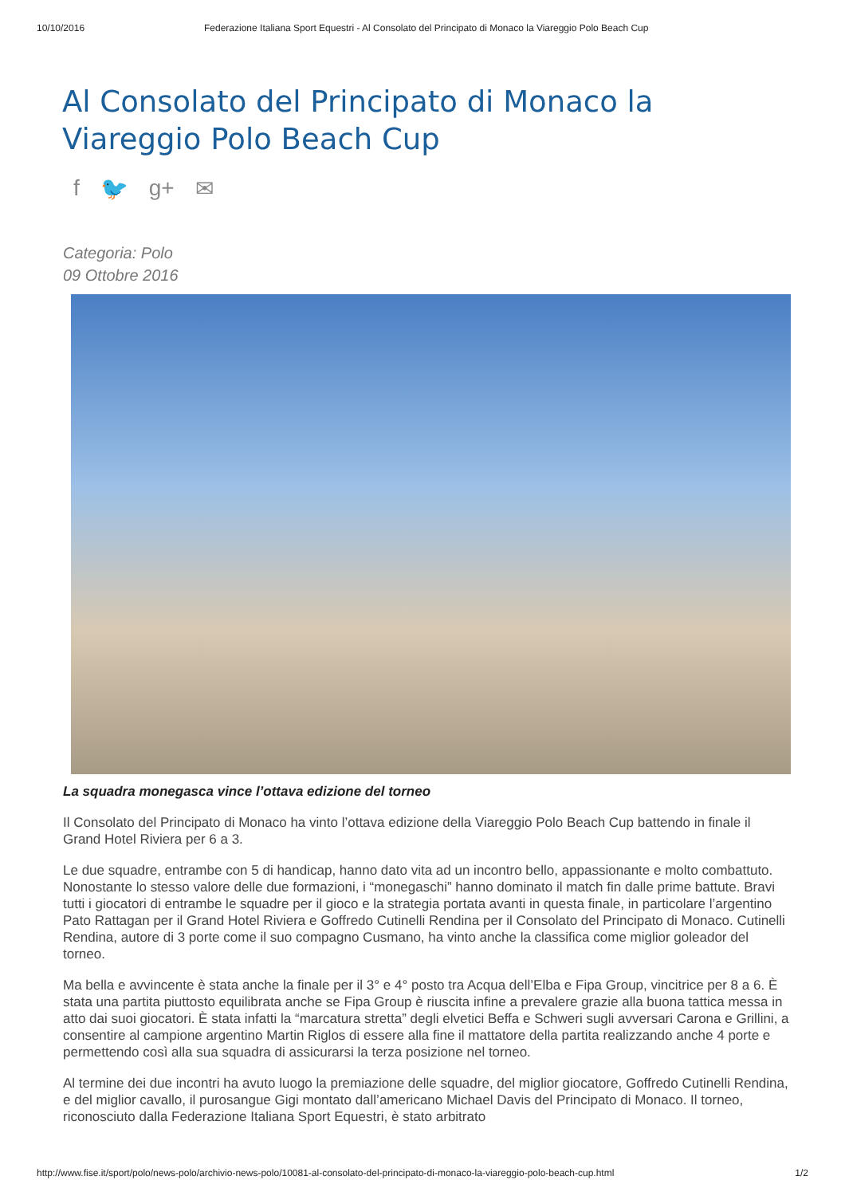10/10/2016 Federazione Italiana Sport Equestri - Al Consolato del Principato di Monaco la Viareggio Polo Beach Cup
Al Consolato del Principato di Monaco la Viareggio Polo Beach Cup
f 🐦 g+ ✉
Categoria: Polo
09 Ottobre 2016
La squadra monegasca vince l’ottava edizione del torneo
Il Consolato del Principato di Monaco ha vinto l’ottava edizione della Viareggio Polo Beach Cup battendo in finale il Grand Hotel Riviera per 6 a 3.
Le due squadre, entrambe con 5 di handicap, hanno dato vita ad un incontro bello, appassionante e molto combattuto. Nonostante lo stesso valore delle due formazioni, i “monegaschi” hanno dominato il match fin dalle prime battute. Bravi tutti i giocatori di entrambe le squadre per il gioco e la strategia portata avanti in questa finale, in particolare l’argentino Pato Rattagan per il Grand Hotel Riviera e Goffredo Cutinelli Rendina per il Consolato del Principato di Monaco. Cutinelli Rendina, autore di 3 porte come il suo compagno Cusmano, ha vinto anche la classifica come miglior goleador del torneo.
Ma bella e avvincente è stata anche la finale per il 3° e 4° posto tra Acqua dell’Elba e Fipa Group, vincitrice per 8 a 6. È stata una partita piuttosto equilibrata anche se Fipa Group è riuscita infine a prevalere grazie alla buona tattica messa in atto dai suoi giocatori. È stata infatti la “marcatura stretta” degli elvetici Beffa e Schweri sugli avversari Carona e Grillini, a consentire al campione argentino Martin Riglos di essere alla fine il mattatore della partita realizzando anche 4 porte e permettendo così alla sua squadra di assicurarsi la terza posizione nel torneo.
Al termine dei due incontri ha avuto luogo la premiazione delle squadre, del miglior giocatore, Goffredo Cutinelli Rendina, e del miglior cavallo, il purosangue Gigi montato dall’americano Michael Davis del Principato di Monaco. Il torneo, riconosciuto dalla Federazione Italiana Sport Equestri, è stato arbitrato
http://www.fise.it/sport/polo/news-polo/archivio-news-polo/10081-al-consolato-del-principato-di-monaco-la-viareggio-polo-beach-cup.html 1/2